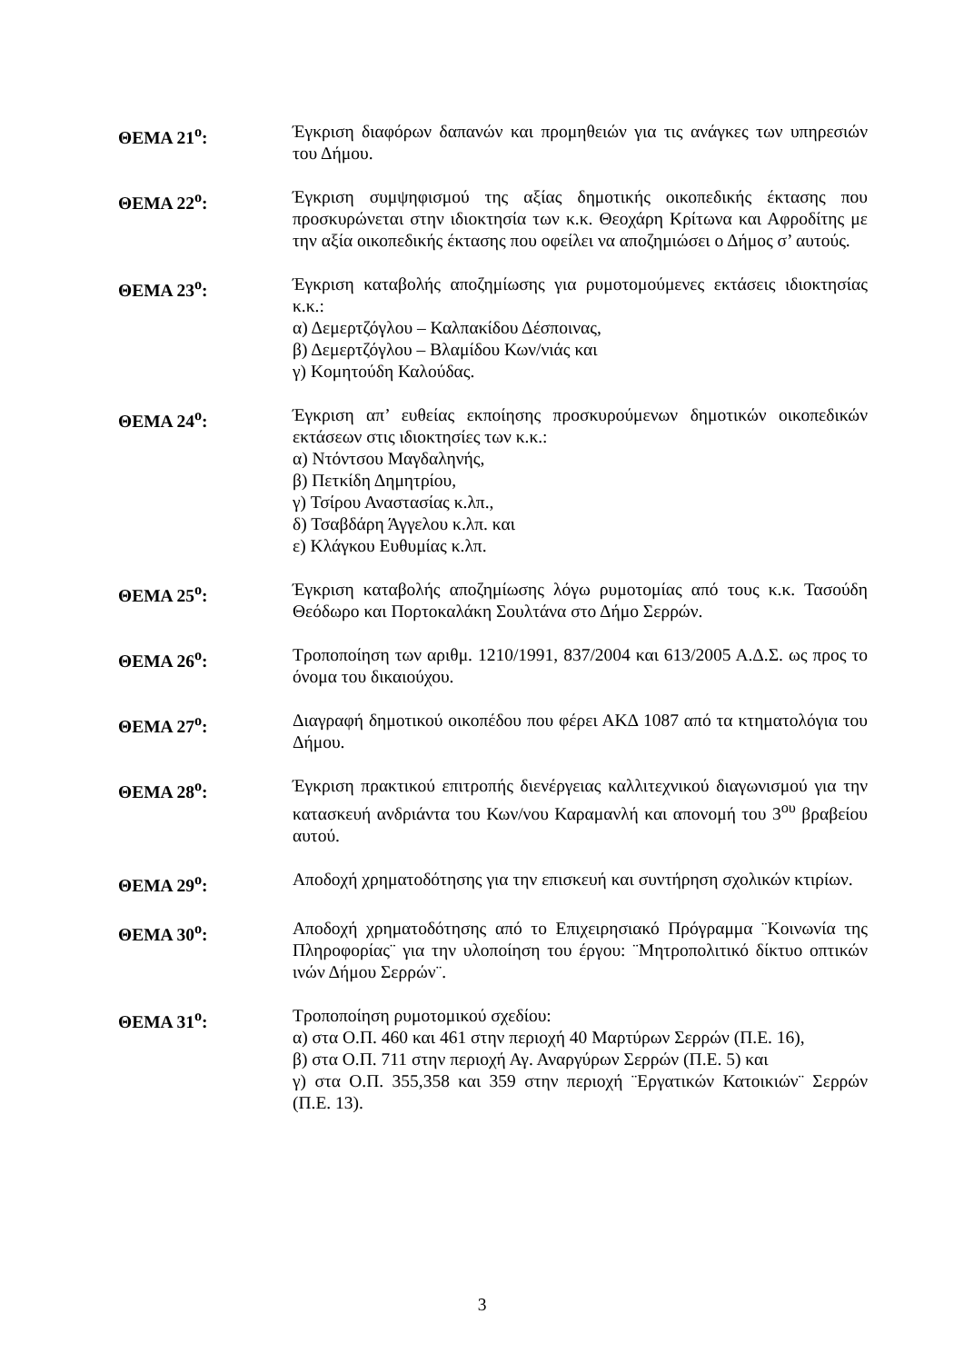ΘΕΜΑ 21<sup>ο</sup>: Έγκριση διαφόρων δαπανών και προμηθειών για τις ανάγκες των υπηρεσιών του Δήμου.
ΘΕΜΑ 22<sup>ο</sup>: Έγκριση συμψηφισμού της αξίας δημοτικής οικοπεδικής έκτασης που προσκυρώνεται στην ιδιοκτησία των κ.κ. Θεοχάρη Κρίτωνα και Αφροδίτης με την αξία οικοπεδικής έκτασης που οφείλει να αποζημιώσει ο Δήμος σ’ αυτούς.
ΘΕΜΑ 23<sup>ο</sup>: Έγκριση καταβολής αποζημίωσης για ρυμοτομούμενες εκτάσεις ιδιοκτησίας κ.κ.:
α) Δεμερτζόγλου – Καλπακίδου Δέσποινας,
β) Δεμερτζόγλου – Βλαμίδου Κων/νιάς και
γ) Κομητούδη Καλούδας.
ΘΕΜΑ 24<sup>ο</sup>: Έγκριση απ’ ευθείας εκποίησης προσκυρούμενων δημοτικών οικοπεδικών εκτάσεων στις ιδιοκτησίες των κ.κ.:
α) Ντόντσου Μαγδαληνής,
β) Πετκίδη Δημητρίου,
γ) Τσίρου Αναστασίας κ.λπ.,
δ) Τσαβδάρη Άγγελου κ.λπ. και
ε) Κλάγκου Ευθυμίας κ.λπ.
ΘΕΜΑ 25<sup>ο</sup>: Έγκριση καταβολής αποζημίωσης λόγω ρυμοτομίας από τους κ.κ. Τασούδη Θεόδωρο και Πορτοκαλάκη Σουλτάνα στο Δήμο Σερρών.
ΘΕΜΑ 26<sup>ο</sup>: Τροποποίηση των αριθμ. 1210/1991, 837/2004 και 613/2005 Α.Δ.Σ. ως προς το όνομα του δικαιούχου.
ΘΕΜΑ 27<sup>ο</sup>: Διαγραφή δημοτικού οικοπέδου που φέρει ΑΚΔ 1087 από τα κτηματολόγια του Δήμου.
ΘΕΜΑ 28<sup>ο</sup>: Έγκριση πρακτικού επιτροπής διενέργειας καλλιτεχνικού διαγωνισμού για την κατασκευή ανδριάντα του Κων/νου Καραμανλή και απονομή του 3<sup>ου</sup> βραβείου αυτού.
ΘΕΜΑ 29<sup>ο</sup>: Αποδοχή χρηματοδότησης για την επισκευή και συντήρηση σχολικών κτιρίων.
ΘΕΜΑ 30<sup>ο</sup>: Αποδοχή χρηματοδότησης από το Επιχειρησιακό Πρόγραμμα ¨Κοινωνία της Πληροφορίας¨ για την υλοποίηση του έργου: ¨Μητροπολιτικό δίκτυο οπτικών ινών Δήμου Σερρών¨.
ΘΕΜΑ 31<sup>ο</sup>: Τροποποίηση ρυμοτομικού σχεδίου:
α) στα Ο.Π. 460 και 461 στην περιοχή 40 Μαρτύρων Σερρών (Π.Ε. 16),
β) στα Ο.Π. 711 στην περιοχή Αγ. Αναργύρων Σερρών (Π.Ε. 5) και
γ) στα Ο.Π. 355,358 και 359 στην περιοχή ¨Εργατικών Κατοικιών¨ Σερρών (Π.Ε. 13).
3